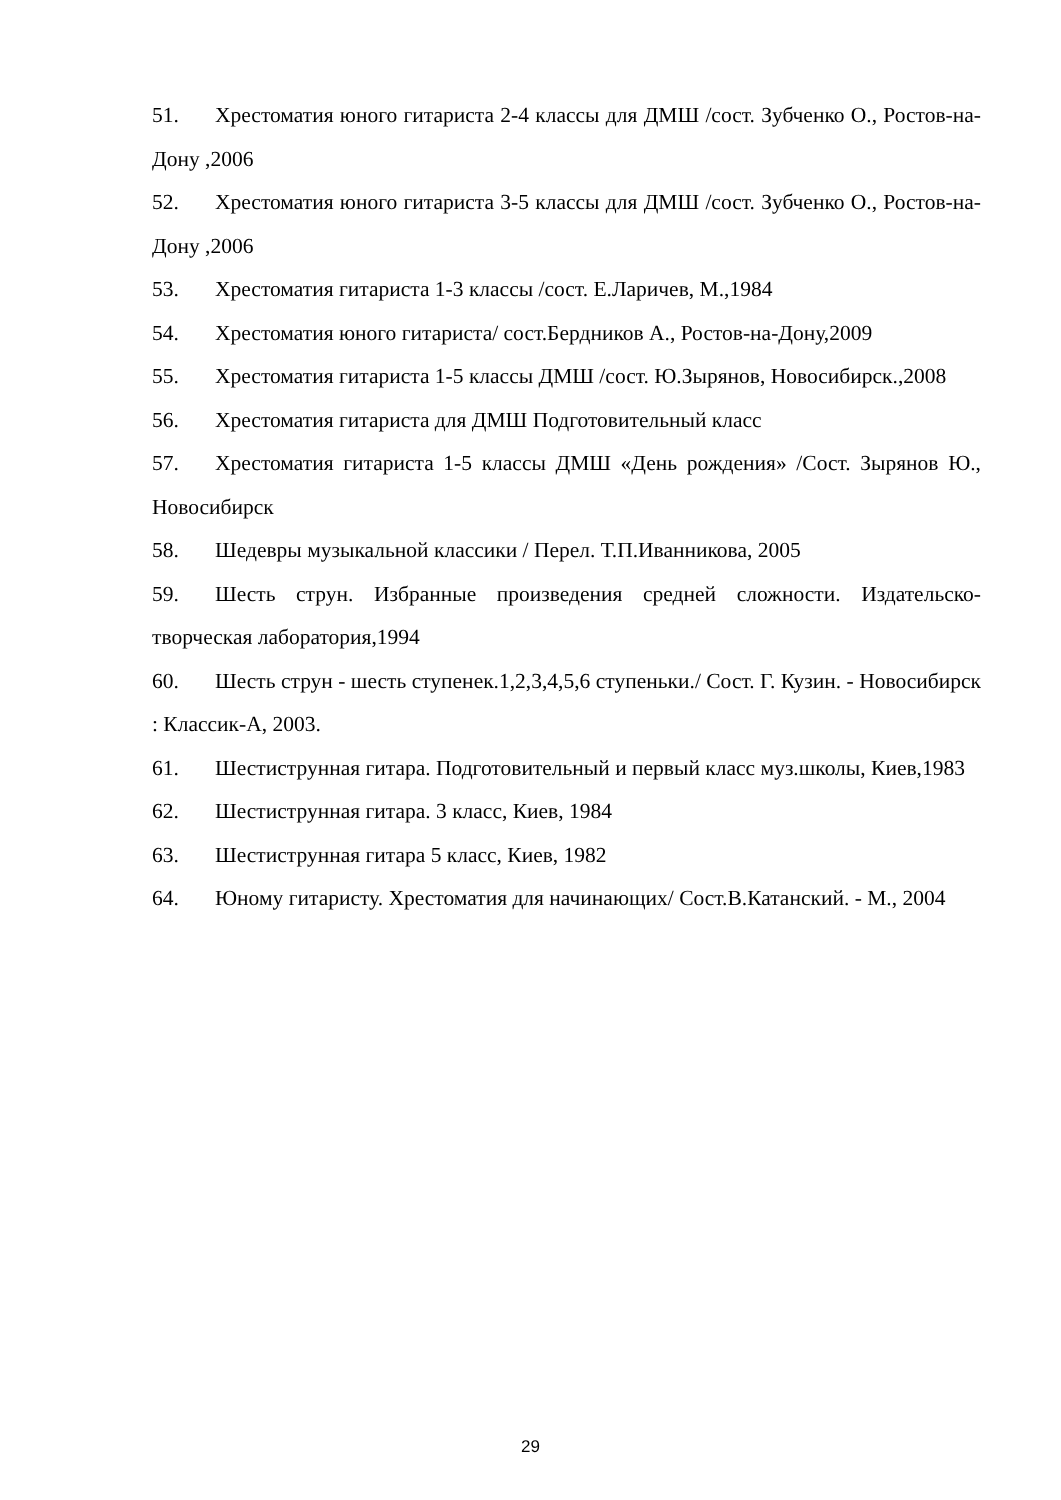51. Хрестоматия юного гитариста 2-4 классы для ДМШ /сост. Зубченко О., Ростов-на-Дону ,2006
52. Хрестоматия юного гитариста 3-5 классы для ДМШ /сост. Зубченко О., Ростов-на-Дону ,2006
53. Хрестоматия гитариста 1-3 классы /сост. Е.Ларичев, М.,1984
54. Хрестоматия юного гитариста/ сост.Бердников А., Ростов-на-Дону,2009
55. Хрестоматия гитариста 1-5 классы ДМШ /сост. Ю.Зырянов, Новосибирск.,2008
56. Хрестоматия гитариста для ДМШ Подготовительный класс
57. Хрестоматия гитариста 1-5 классы ДМШ «День рождения» /Сост. Зырянов Ю., Новосибирск
58. Шедевры музыкальной классики / Перел. Т.П.Иванникова, 2005
59. Шесть струн. Избранные произведения средней сложности. Издательско-творческая лаборатория,1994
60. Шесть струн - шесть ступенек.1,2,3,4,5,6 ступеньки./ Сост. Г. Кузин. - Новосибирск : Классик-А, 2003.
61. Шестиструнная гитара. Подготовительный и первый класс муз.школы, Киев,1983
62. Шестиструнная гитара. 3 класс, Киев, 1984
63. Шестиструнная гитара 5 класс, Киев, 1982
64. Юному гитаристу. Хрестоматия для начинающих/ Сост.В.Катанский. - М., 2004
29